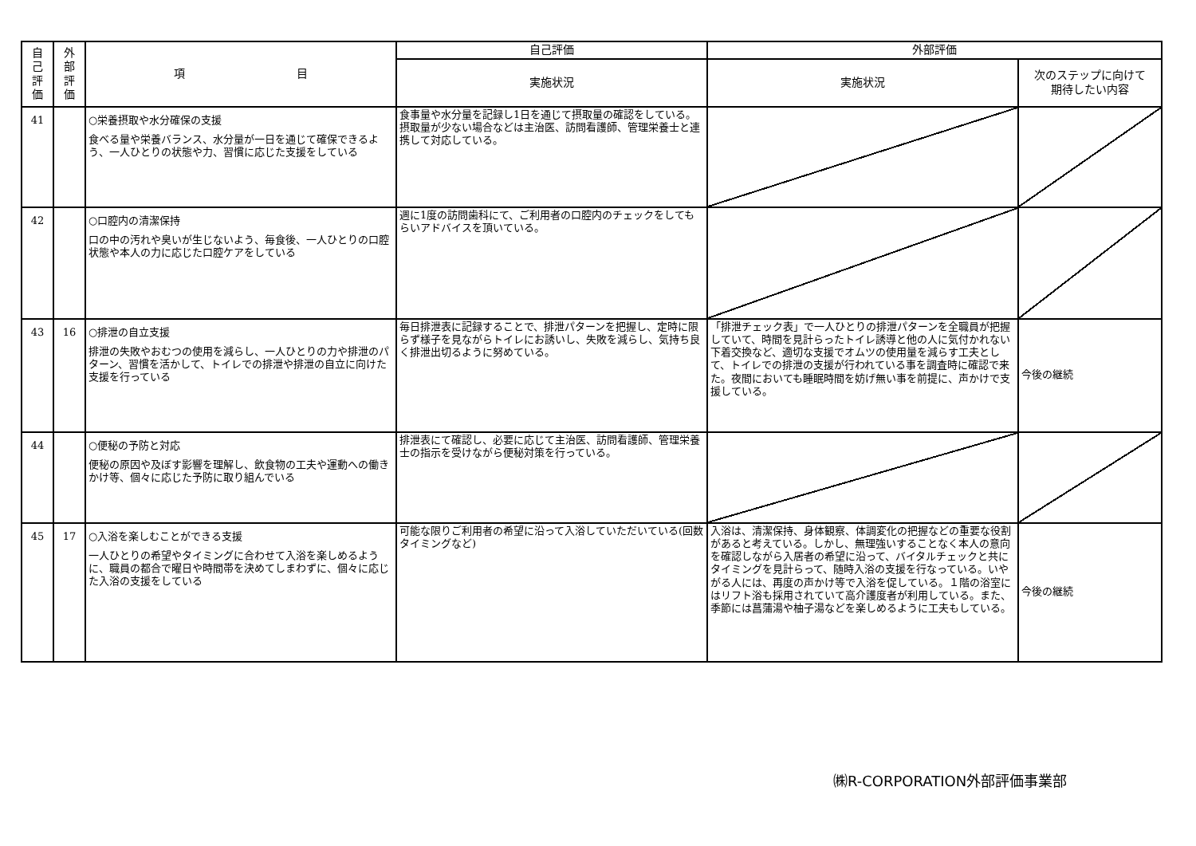| 自 己 評 価 | 外 部 評 価 | 項 目 | 自己評価 | 外部評価 | |
| --- | --- | --- | --- | --- | --- |
| | | | 実施状況 | 実施状況 | 次のステップに向けて 期待したい内容 |
| 41 | | ○栄養摂取や水分確保の支援 食べる量や栄養バランス、水分量が一日を通じて確保できるよう、一人ひとりの状態や力、習慣に応じた支援をしている | 食事量や水分量を記録し1日を通じて摂取量の確認をしている。摂取量が少ない場合などは主治医、訪問看護師、管理栄養士と連携して対応している。 | | |
| 42 | | ○口腔内の清潔保持 口の中の汚れや臭いが生じないよう、毎食後、一人ひとりの口腔状態や本人の力に応じた口腔ケアをしている | 週に1度の訪問歯科にて、ご利用者の口腔内のチェックをしてもらいアドバイスを頂いている。 | | |
| 43 | 16 | ○排泄の自立支援 排泄の失敗やおむつの使用を減らし、一人ひとりの力や排泄のパターン、習慣を活かして、トイレでの排泄や排泄の自立に向けた支援を行っている | 毎日排泄表に記録することで、排泄パターンを把握し、定時に限らず様子を見ながらトイレにお誘いし、失敗を減らし、気持ち良く排泄出切るように努めている。 | 「排泄チェック表」で一人ひとりの排泄パターンを全職員が把握していて、時間を見計らったトイレ誘導と他の人に気付かれない下着交換など、適切な支援でオムツの使用量を減らす工夫として、トイレでの排泄の支援が行われている事を調査時に確認で来た。夜間においても睡眠時間を妨げ無い事を前提に、声かけで支援している。 | 今後の継続 |
| 44 | | ○便秘の予防と対応 便秘の原因や及ぼす影響を理解し、飲食物の工夫や運動への働きかけ等、個々に応じた予防に取り組んでいる | 排泄表にて確認し、必要に応じて主治医、訪問看護師、管理栄養士の指示を受けながら便秘対策を行っている。 | | |
| 45 | 17 | ○入浴を楽しむことができる支援 一人ひとりの希望やタイミングに合わせて入浴を楽しめるように、職員の都合で曜日や時間帯を決めてしまわずに、個々に応じた入浴の支援をしている | 可能な限りご利用者の希望に沿って入浴していただいている(回数タイミングなど) | 入浴は、清潔保持、身体観察、体調変化の把握などの重要な役割があると考えている。しかし、無理強いすることなく本人の意向を確認しながら入居者の希望に沿って、バイタルチェックと共にタイミングを見計らって、随時入浴の支援を行なっている。いやがる人には、再度の声かけ等で入浴を促している。１階の浴室にはリフト浴も採用されていて高介護度者が利用している。また、季節には菖蒲湯や柚子湯などを楽しめるように工夫もしている。 | 今後の継続 |
㈱R-CORPORATION外部評価事業部